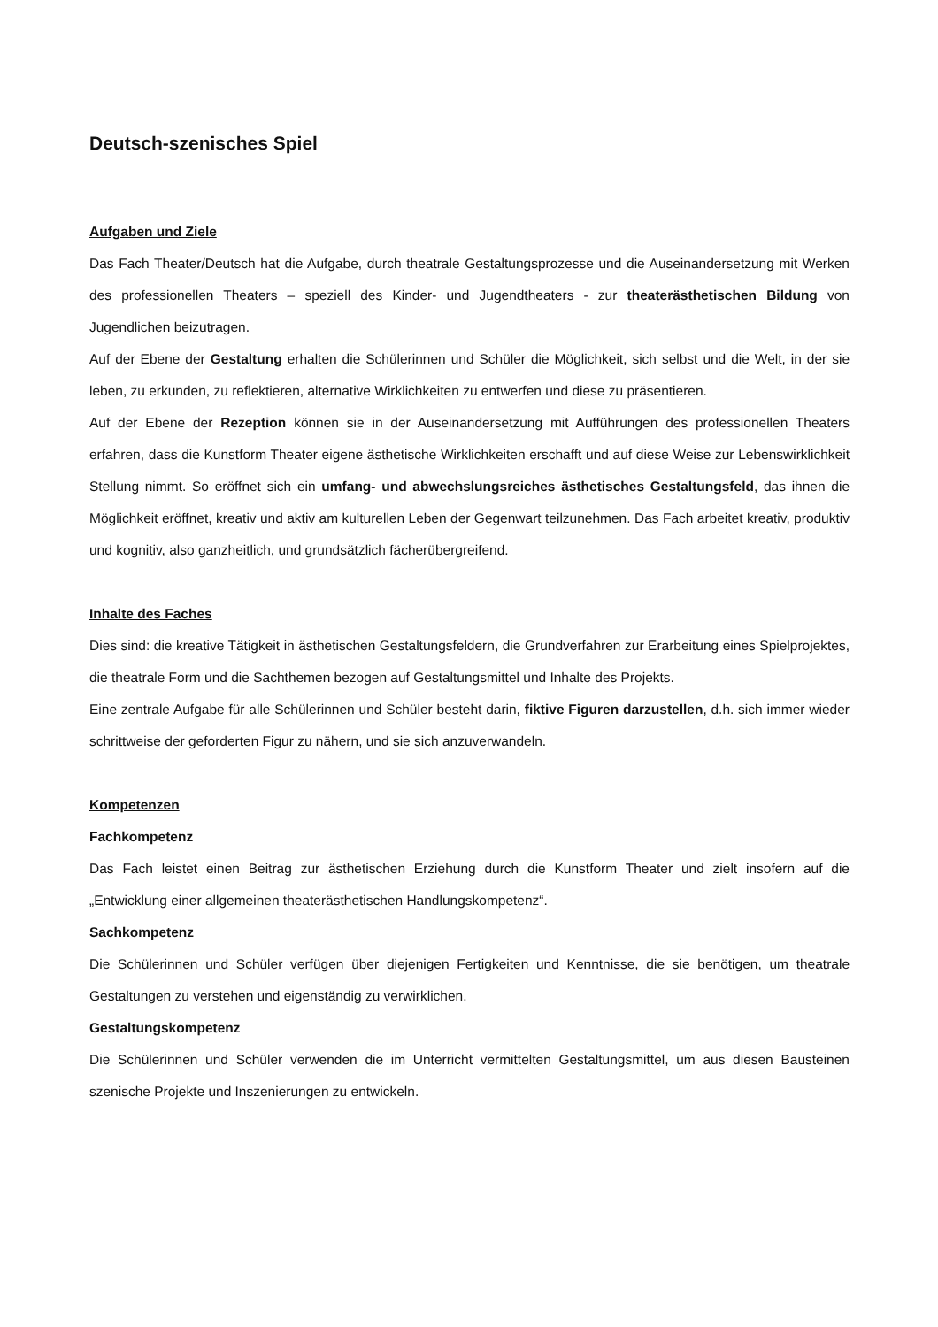Deutsch-szenisches Spiel
Aufgaben und Ziele
Das Fach Theater/Deutsch hat die Aufgabe, durch theatrale Gestaltungsprozesse und die Auseinandersetzung mit Werken des professionellen Theaters – speziell des Kinder- und Jugendtheaters - zur theaterästhetischen Bildung von Jugendlichen beizutragen.
Auf der Ebene der Gestaltung erhalten die Schülerinnen und Schüler die Möglichkeit, sich selbst und die Welt, in der sie leben, zu erkunden, zu reflektieren, alternative Wirklichkeiten zu entwerfen und diese zu präsentieren.
Auf der Ebene der Rezeption können sie in der Auseinandersetzung mit Aufführungen des professionellen Theaters erfahren, dass die Kunstform Theater eigene ästhetische Wirklichkeiten erschafft und auf diese Weise zur Lebenswirklichkeit Stellung nimmt. So eröffnet sich ein umfang- und abwechslungsreiches ästhetisches Gestaltungsfeld, das ihnen die Möglichkeit eröffnet, kreativ und aktiv am kulturellen Leben der Gegenwart teilzunehmen. Das Fach arbeitet kreativ, produktiv und kognitiv, also ganzheitlich, und grundsätzlich fächerübergreifend.
Inhalte des Faches
Dies sind: die kreative Tätigkeit in ästhetischen Gestaltungsfeldern, die Grundverfahren zur Erarbeitung eines Spielprojektes, die theatrale Form und die Sachthemen bezogen auf Gestaltungsmittel und Inhalte des Projekts.
Eine zentrale Aufgabe für alle Schülerinnen und Schüler besteht darin, fiktive Figuren darzustellen, d.h. sich immer wieder schrittweise der geforderten Figur zu nähern, und sie sich anzuverwandeln.
Kompetenzen
Fachkompetenz
Das Fach leistet einen Beitrag zur ästhetischen Erziehung durch die Kunstform Theater und zielt insofern auf die „Entwicklung einer allgemeinen theaterästhetischen Handlungskompetenz“.
Sachkompetenz
Die Schülerinnen und Schüler verfügen über diejenigen Fertigkeiten und Kenntnisse, die sie benötigen, um theatrale Gestaltungen zu verstehen und eigenständig zu verwirklichen.
Gestaltungskompetenz
Die Schülerinnen und Schüler verwenden die im Unterricht vermittelten Gestaltungsmittel, um aus diesen Bausteinen szenische Projekte und Inszenierungen zu entwickeln.